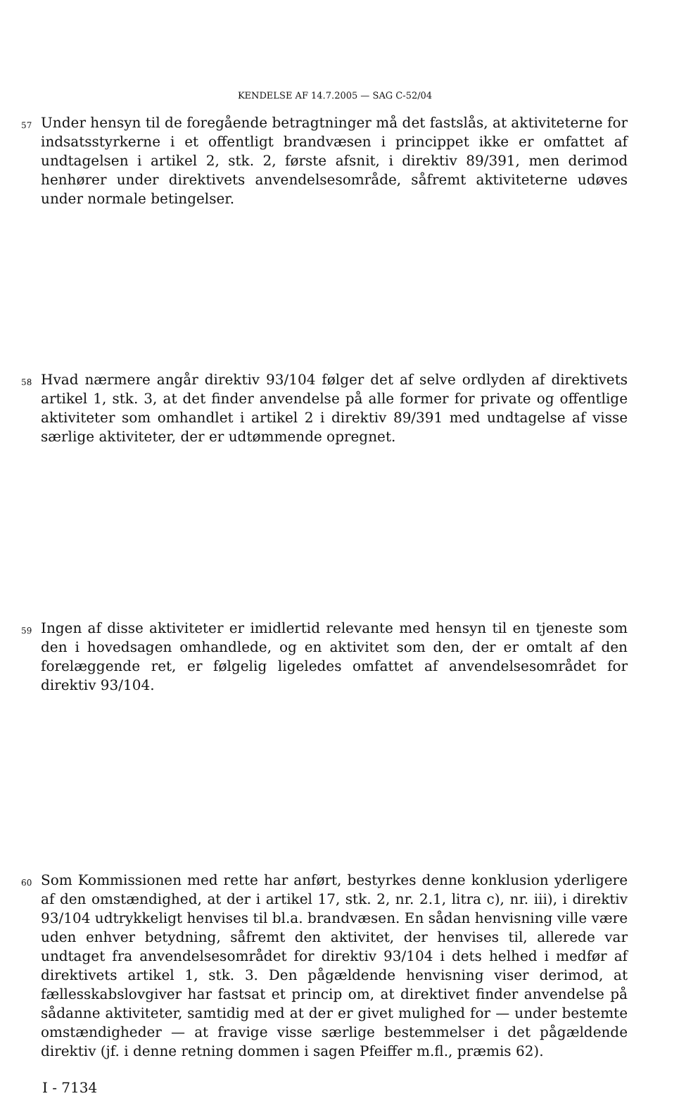KENDELSE AF 14.7.2005 — SAG C-52/04
57
Under hensyn til de foregående betragtninger må det fastslås, at aktiviteterne for indsatsstyrkerne i et offentligt brandvæsen i princippet ikke er omfattet af undtagelsen i artikel 2, stk. 2, første afsnit, i direktiv 89/391, men derimod henhører under direktivets anvendelsesområde, såfremt aktiviteterne udøves under normale betingelser.
58
Hvad nærmere angår direktiv 93/104 følger det af selve ordlyden af direktivets artikel 1, stk. 3, at det finder anvendelse på alle former for private og offentlige aktiviteter som omhandlet i artikel 2 i direktiv 89/391 med undtagelse af visse særlige aktiviteter, der er udtømmende opregnet.
59
Ingen af disse aktiviteter er imidlertid relevante med hensyn til en tjeneste som den i hovedsagen omhandlede, og en aktivitet som den, der er omtalt af den forelæggende ret, er følgelig ligeledes omfattet af anvendelsesområdet for direktiv 93/104.
60
Som Kommissionen med rette har anført, bestyrkes denne konklusion yderligere af den omstændighed, at der i artikel 17, stk. 2, nr. 2.1, litra c), nr. iii), i direktiv 93/104 udtrykkeligt henvises til bl.a. brandvæsen. En sådan henvisning ville være uden enhver betydning, såfremt den aktivitet, der henvises til, allerede var undtaget fra anvendelsesområdet for direktiv 93/104 i dets helhed i medfør af direktivets artikel 1, stk. 3. Den pågældende henvisning viser derimod, at fællesskabslovgiver har fastsat et princip om, at direktivet finder anvendelse på sådanne aktiviteter, samtidig med at der er givet mulighed for — under bestemte omstændigheder — at fravige visse særlige bestemmelser i det pågældende direktiv (jf. i denne retning dommen i sagen Pfeiffer m.fl., præmis 62).
I - 7134